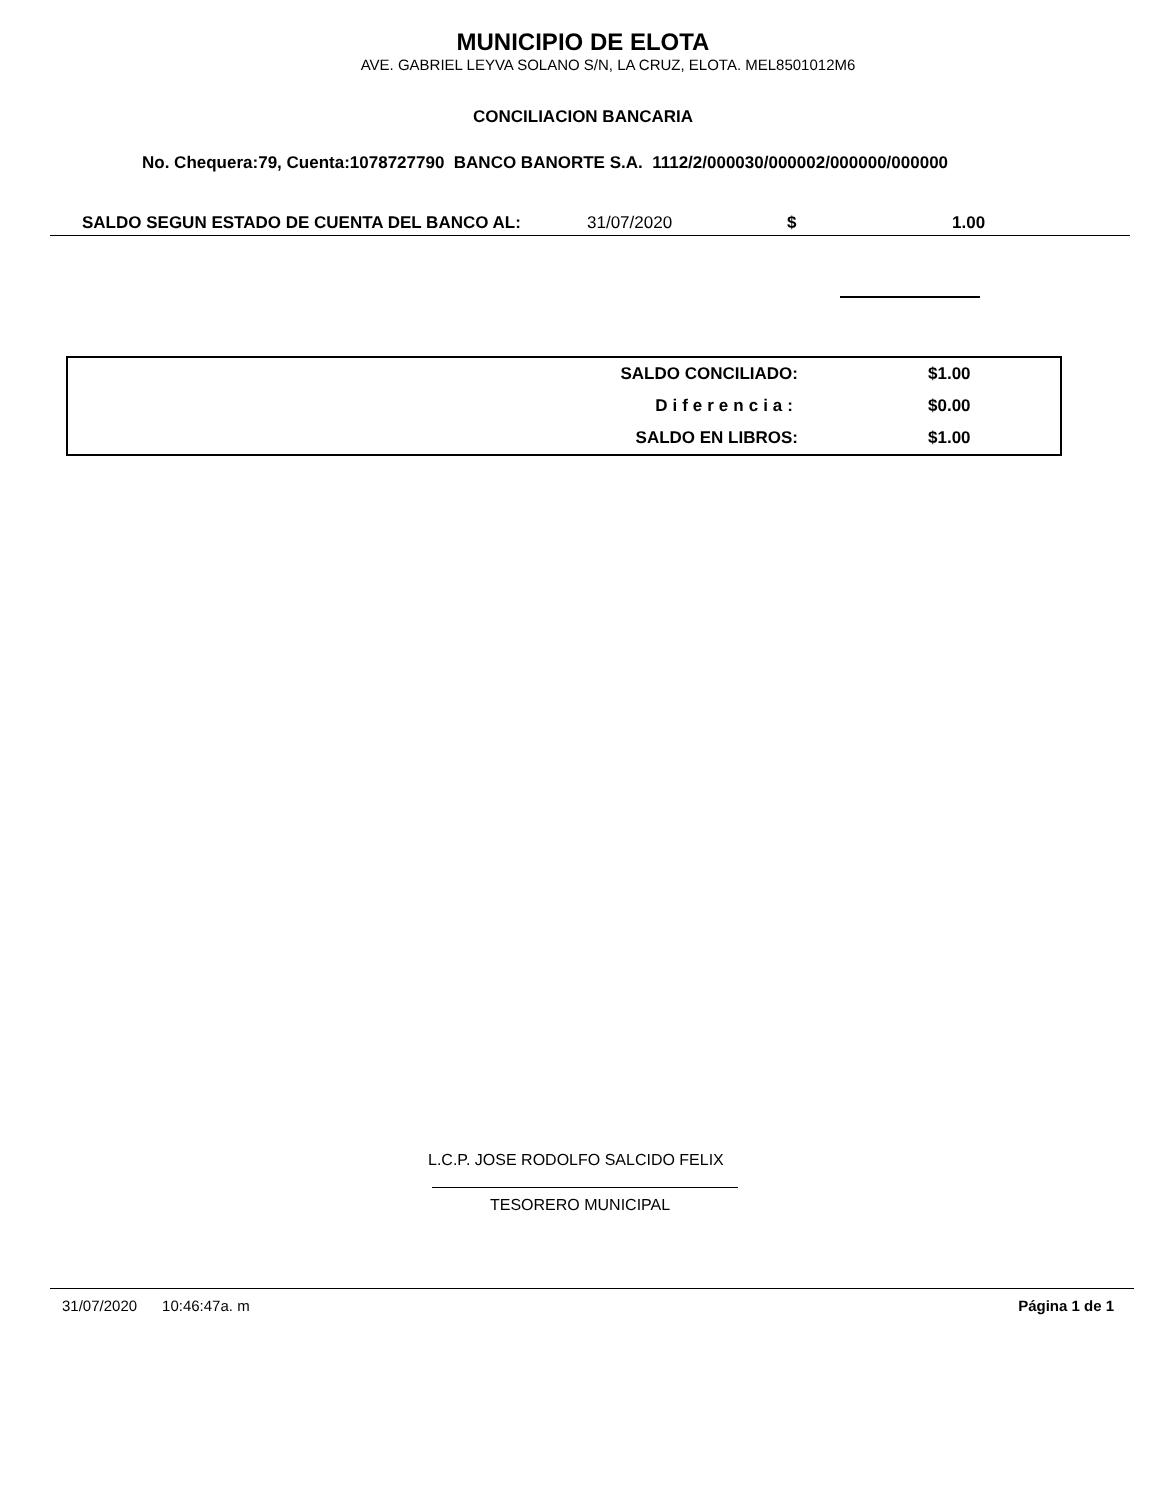MUNICIPIO DE ELOTA
AVE. GABRIEL LEYVA SOLANO S/N, LA CRUZ, ELOTA. MEL8501012M6
CONCILIACION BANCARIA
No. Chequera:79, Cuenta:1078727790 BANCO BANORTE S.A. 1112/2/000030/000002/000000/000000
SALDO SEGUN ESTADO DE CUENTA DEL BANCO AL: 31/07/2020 $ 1.00
| SALDO CONCILIADO: | $1.00 |
| Diferencia: | $0.00 |
| SALDO EN LIBROS: | $1.00 |
L.C.P. JOSE RODOLFO SALCIDO FELIX
TESORERO MUNICIPAL
31/07/2020 10:46:47a. m Página 1 de 1